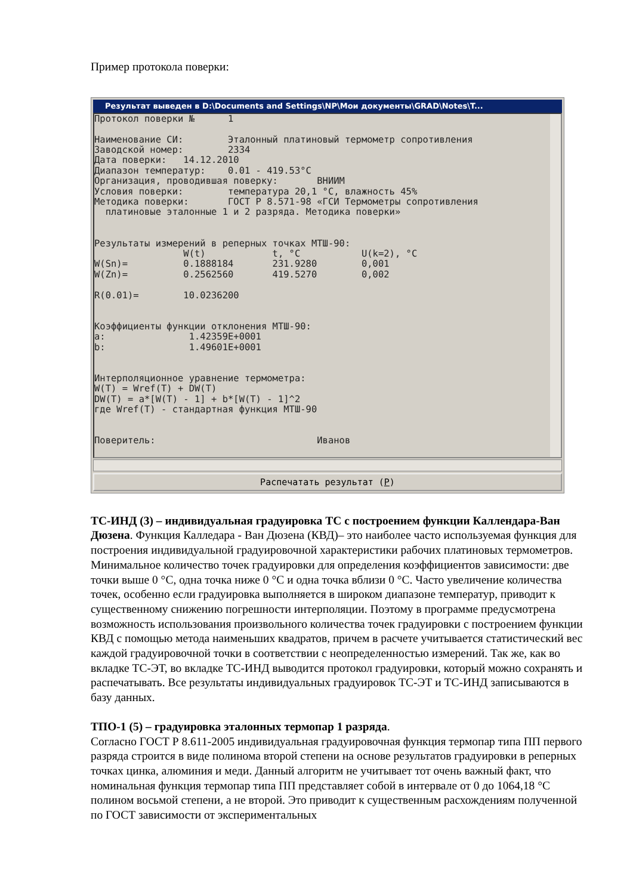Пример протокола поверки:
Результат выведен в D:\Documents and Settings\NP\Мои документы\GRAD\Notes\T...
Протокол поверки №      1

Наименование СИ:        Эталонный платиновый термометр сопротивления
Заводской номер:        2334
Дата поверки:   14.12.2010
Диапазон температур:    0.01 - 419.53°C
Организация, проводившая поверку:       ВНИИМ
Условия поверки:        температура 20,1 °C, влажность 45%
Методика поверки:       ГОСТ Р 8.571-98 «ГСИ Термометры сопротивления
  платиновые эталонные 1 и 2 разряда. Методика поверки»


Результаты измерений в реперных точках МТШ-90:
                W(t)            t, °C           U(k=2), °C
W(Sn)=          0.1888184       231.9280        0,001
W(Zn)=          0.2562560       419.5270        0,002

R(0.01)=        10.0236200


Коэффициенты функции отклонения МТШ-90:
a:               1.42359E+0001
b:               1.49601E+0001


Интерполяционное уравнение термометра:
W(T) = Wref(T) + DW(T)
DW(T) = a*[W(T) - 1] + b*[W(T) - 1]^2
где Wref(T) - стандартная функция МТШ-90


Поверитель:                             Иванов
Распечатать результат (P)
ТС-ИНД (3) – индивидуальная градуировка ТС с построением функции Каллендара-Ван Дюзена. Функция Калледара - Ван Дюзена (КВД)– это наиболее часто используемая функция для построения индивидуальной градуировочной характеристики рабочих платиновых термометров. Минимальное количество точек градуировки для определения коэффициентов зависимости: две точки выше 0 °С, одна точка ниже 0 °С и одна точка вблизи 0 °С. Часто увеличение количества точек, особенно если градуировка выполняется в широком диапазоне температур, приводит к существенному снижению погрешности интерполяции. Поэтому в программе предусмотрена возможность использования произвольного количества точек градуировки с построением функции КВД с помощью метода наименьших квадратов, причем в расчете учитывается статистический вес каждой градуировочной точки в соответствии с неопределенностью измерений. Так же, как во вкладке ТС-ЭТ, во вкладке ТС-ИНД выводится протокол градуировки, который можно сохранять и распечатывать. Все результаты индивидуальных градуировок ТС-ЭТ и ТС-ИНД записываются в базу данных.
ТПО-1 (5) – градуировка эталонных термопар 1 разряда.
Согласно ГОСТ Р 8.611-2005 индивидуальная градуировочная функция термопар типа ПП первого разряда строится в виде полинома второй степени на основе результатов градуировки в реперных точках цинка, алюминия и меди. Данный алгоритм не учитывает тот очень важный факт, что номинальная функция термопар типа ПП представляет собой в интервале от 0 до 1064,18 °С полином восьмой степени, а не второй. Это приводит к существенным расхождениям полученной по ГОСТ зависимости от экспериментальных